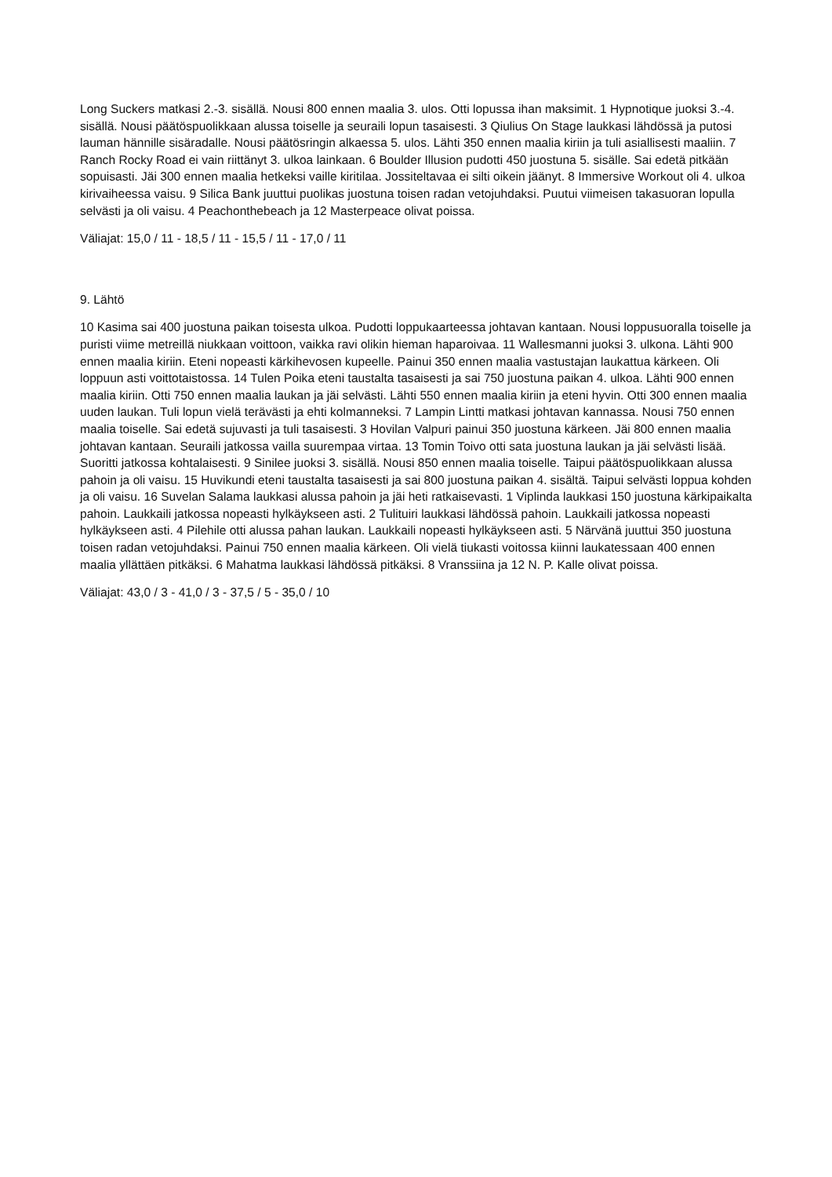Long Suckers matkasi 2.-3. sisällä. Nousi 800 ennen maalia 3. ulos. Otti lopussa ihan maksimit. 1 Hypnotique juoksi 3.-4. sisällä. Nousi päätöspuolikkaan alussa toiselle ja seuraili lopun tasaisesti. 3 Qiulius On Stage laukkasi lähdössä ja putosi lauman hännille sisäradalle. Nousi päätösringin alkaessa 5. ulos. Lähti 350 ennen maalia kiriin ja tuli asiallisesti maaliin. 7 Ranch Rocky Road ei vain riittänyt 3. ulkoa lainkaan. 6 Boulder Illusion pudotti 450 juostuna 5. sisälle. Sai edetä pitkään sopuisasti. Jäi 300 ennen maalia hetkeksi vaille kiritilaa. Jossiteltavaa ei silti oikein jäänyt. 8 Immersive Workout oli 4. ulkoa kirivaiheessa vaisu. 9 Silica Bank juuttui puolikas juostuna toisen radan vetojuhdaksi. Puutui viimeisen takasuoran lopulla selvästi ja oli vaisu. 4 Peachonthebeach ja 12 Masterpeace olivat poissa.
Väliajat: 15,0 / 11 - 18,5 / 11 - 15,5 / 11 - 17,0 / 11
9. Lähtö
10 Kasima sai 400 juostuna paikan toisesta ulkoa. Pudotti loppukaarteessa johtavan kantaan. Nousi loppusuoralla toiselle ja puristi viime metreillä niukkaan voittoon, vaikka ravi olikin hieman haparoivaa. 11 Wallesmanni juoksi 3. ulkona. Lähti 900 ennen maalia kiriin. Eteni nopeasti kärkihevosen kupeelle. Painui 350 ennen maalia vastustajan laukattua kärkeen. Oli loppuun asti voittotaistossa. 14 Tulen Poika eteni taustalta tasaisesti ja sai 750 juostuna paikan 4. ulkoa. Lähti 900 ennen maalia kiriin. Otti 750 ennen maalia laukan ja jäi selvästi. Lähti 550 ennen maalia kiriin ja eteni hyvin. Otti 300 ennen maalia uuden laukan. Tuli lopun vielä terävästi ja ehti kolmanneksi. 7 Lampin Lintti matkasi johtavan kannassa. Nousi 750 ennen maalia toiselle. Sai edetä sujuvasti ja tuli tasaisesti. 3 Hovilan Valpuri painui 350 juostuna kärkeen. Jäi 800 ennen maalia johtavan kantaan. Seuraili jatkossa vailla suurempaa virtaa. 13 Tomin Toivo otti sata juostuna laukan ja jäi selvästi lisää. Suoritti jatkossa kohtalaisesti. 9 Sinilee juoksi 3. sisällä. Nousi 850 ennen maalia toiselle. Taipui päätöspuolikkaan alussa pahoin ja oli vaisu. 15 Huvikundi eteni taustalta tasaisesti ja sai 800 juostuna paikan 4. sisältä. Taipui selvästi loppua kohden ja oli vaisu. 16 Suvelan Salama laukkasi alussa pahoin ja jäi heti ratkaisevasti. 1 Viplinda laukkasi 150 juostuna kärkipaikalta pahoin. Laukkaili jatkossa nopeasti hylkäykseen asti. 2 Tulituiri laukkasi lähdössä pahoin. Laukkaili jatkossa nopeasti hylkäykseen asti. 4 Pilehile otti alussa pahan laukan. Laukkaili nopeasti hylkäykseen asti. 5 Närvänä juuttui 350 juostuna toisen radan vetojuhdaksi. Painui 750 ennen maalia kärkeen. Oli vielä tiukasti voitossa kiinni laukatessaan 400 ennen maalia yllättäen pitkäksi. 6 Mahatma laukkasi lähdössä pitkäksi. 8 Vranssiina ja 12 N. P. Kalle olivat poissa.
Väliajat: 43,0 / 3 - 41,0 / 3 - 37,5 / 5 - 35,0 / 10